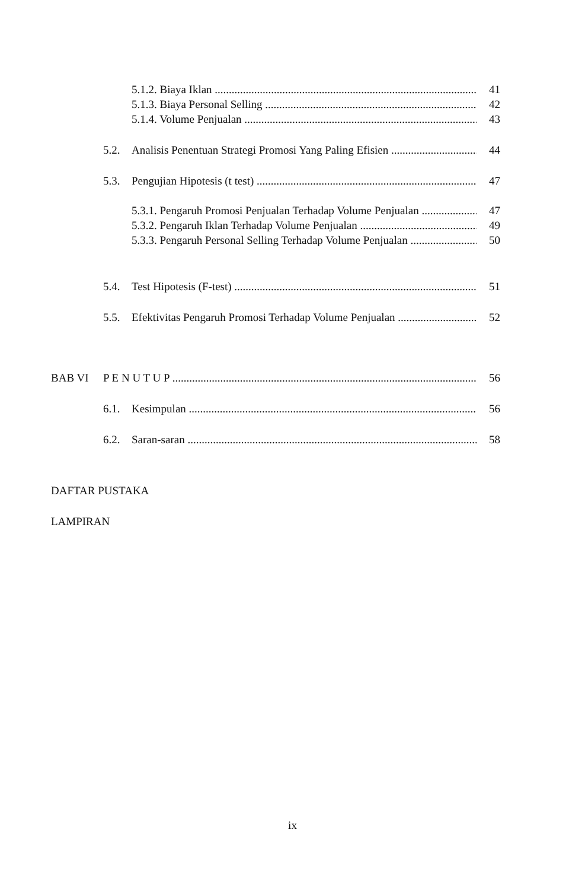5.1.2. Biaya Iklan 41
5.1.3. Biaya Personal Selling 42
5.1.4. Volume Penjualan 43
5.2. Analisis Penentuan Strategi Promosi Yang Paling Efisien 44
5.3. Pengujian Hipotesis (t test) 47
5.3.1. Pengaruh Promosi Penjualan Terhadap Volume Penjualan 47
5.3.2. Pengaruh Iklan Terhadap Volume Penjualan 49
5.3.3. Pengaruh Personal Selling Terhadap Volume Penjualan 50
5.4. Test Hipotesis (F-test) 51
5.5. Efektivitas Pengaruh Promosi Terhadap Volume Penjualan 52
BAB VI P E N U T U P 56
6.1. Kesimpulan 56
6.2. Saran-saran 58
DAFTAR PUSTAKA
LAMPIRAN
ix